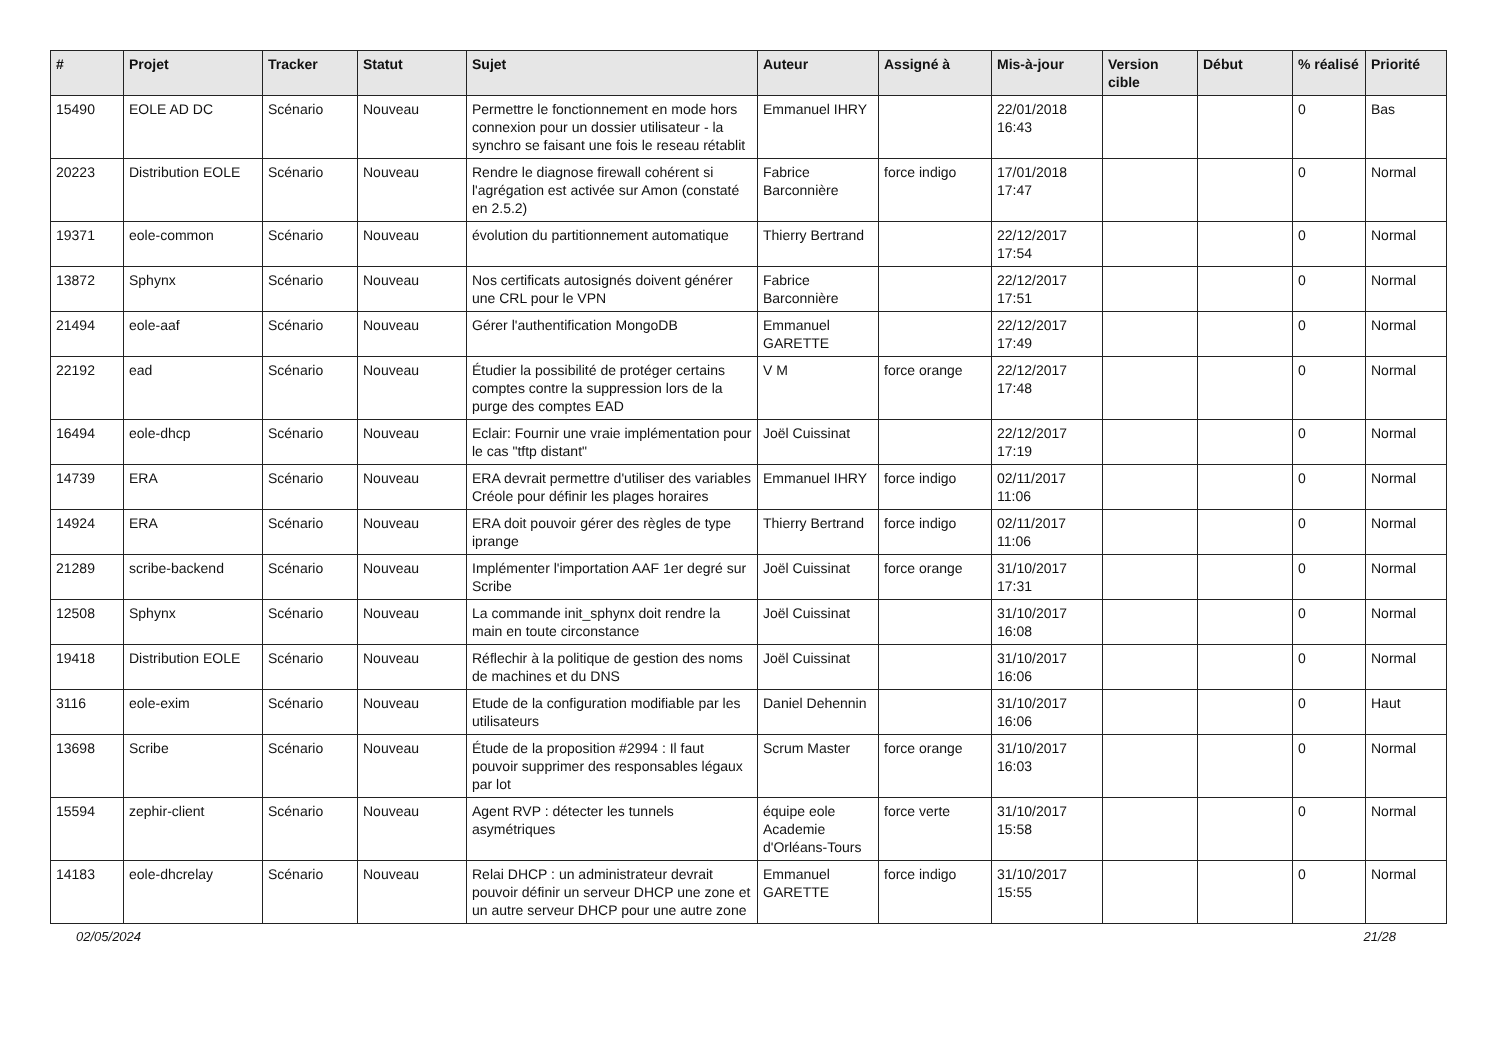| # | Projet | Tracker | Statut | Sujet | Auteur | Assigné à | Mis-à-jour | Version cible | Début | % réalisé | Priorité |
| --- | --- | --- | --- | --- | --- | --- | --- | --- | --- | --- | --- |
| 15490 | EOLE AD DC | Scénario | Nouveau | Permettre le fonctionnement en mode hors connexion pour un dossier utilisateur - la synchro se faisant une fois le reseau rétablit | Emmanuel IHRY | | 22/01/2018 16:43 | | | 0 | Bas |
| 20223 | Distribution EOLE | Scénario | Nouveau | Rendre le diagnose firewall cohérent si l'agrégation est activée sur Amon (constaté en 2.5.2) | Fabrice Barconnière | force indigo | 17/01/2018 17:47 | | | 0 | Normal |
| 19371 | eole-common | Scénario | Nouveau | évolution du partitionnement automatique | Thierry Bertrand | | 22/12/2017 17:54 | | | 0 | Normal |
| 13872 | Sphynx | Scénario | Nouveau | Nos certificats autosignés doivent générer une CRL pour le VPN | Fabrice Barconnière | | 22/12/2017 17:51 | | | 0 | Normal |
| 21494 | eole-aaf | Scénario | Nouveau | Gérer l'authentification MongoDB | Emmanuel GARETTE | | 22/12/2017 17:49 | | | 0 | Normal |
| 22192 | ead | Scénario | Nouveau | Étudier la possibilité de protéger certains comptes contre la suppression lors de la purge des comptes EAD | V M | force orange | 22/12/2017 17:48 | | | 0 | Normal |
| 16494 | eole-dhcp | Scénario | Nouveau | Eclair: Fournir une vraie implémentation pour le cas "tftp distant" | Joël Cuissinat | | 22/12/2017 17:19 | | | 0 | Normal |
| 14739 | ERA | Scénario | Nouveau | ERA devrait permettre d'utiliser des variables Créole pour définir les plages horaires | Emmanuel IHRY | force indigo | 02/11/2017 11:06 | | | 0 | Normal |
| 14924 | ERA | Scénario | Nouveau | ERA doit pouvoir gérer des règles de type iprange | Thierry Bertrand | force indigo | 02/11/2017 11:06 | | | 0 | Normal |
| 21289 | scribe-backend | Scénario | Nouveau | Implémenter l'importation AAF 1er degré sur Scribe | Joël Cuissinat | force orange | 31/10/2017 17:31 | | | 0 | Normal |
| 12508 | Sphynx | Scénario | Nouveau | La commande init_sphynx doit rendre la main en toute circonstance | Joël Cuissinat | | 31/10/2017 16:08 | | | 0 | Normal |
| 19418 | Distribution EOLE | Scénario | Nouveau | Réflechir à la politique de gestion des noms de machines et du DNS | Joël Cuissinat | | 31/10/2017 16:06 | | | 0 | Normal |
| 3116 | eole-exim | Scénario | Nouveau | Etude de la configuration modifiable par les utilisateurs | Daniel Dehennin | | 31/10/2017 16:06 | | | 0 | Haut |
| 13698 | Scribe | Scénario | Nouveau | Étude de la proposition #2994 : Il faut pouvoir supprimer des responsables légaux par lot | Scrum Master | force orange | 31/10/2017 16:03 | | | 0 | Normal |
| 15594 | zephir-client | Scénario | Nouveau | Agent RVP : détecter les tunnels asymétriques | équipe eole Academie d'Orléans-Tours | force verte | 31/10/2017 15:58 | | | 0 | Normal |
| 14183 | eole-dhcrelay | Scénario | Nouveau | Relai DHCP : un administrateur devrait pouvoir définir un serveur DHCP une zone et un autre serveur DHCP pour une autre zone | Emmanuel GARETTE | force indigo | 31/10/2017 15:55 | | | 0 | Normal |
02/05/2024 21/28